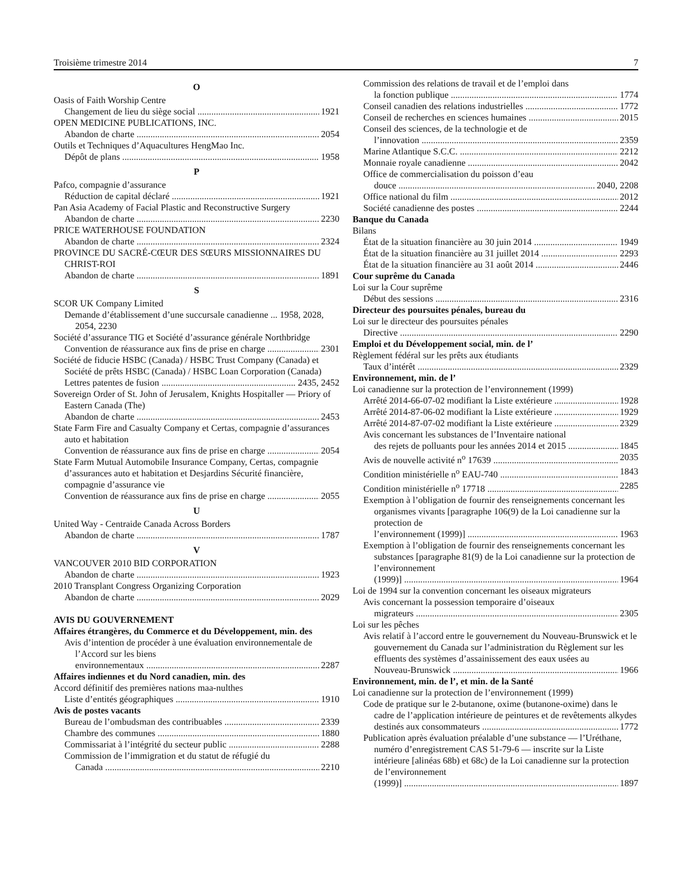Troisième trimestre 2014 7
O
Oasis of Faith Worship Centre
Changement de lieu du siège social 1921
OPEN MEDICINE PUBLICATIONS, INC.
Abandon de charte 2054
Outils et Techniques d’Aquacultures HengMao Inc.
Dépôt de plans 1958
P
Pafco, compagnie d’assurance
Réduction de capital déclaré 1921
Pan Asia Academy of Facial Plastic and Reconstructive Surgery
Abandon de charte 2230
PRICE WATERHOUSE FOUNDATION
Abandon de charte 2324
PROVINCE DU SACRÉ-CŒUR DES SŒURS MISSIONNAIRES DU CHRIST-ROI
Abandon de charte 1891
S
SCOR UK Company Limited
Demande d’établissement d’une succursale canadienne ... 1958, 2028, 2054, 2230
Société d’assurance TIG et Société d’assurance générale Northbridge
Convention de réassurance aux fins de prise en charge 2301
Société de fiducie HSBC (Canada) / HSBC Trust Company (Canada) et Société de prêts HSBC (Canada) / HSBC Loan Corporation (Canada)
Lettres patentes de fusion 2435, 2452
Sovereign Order of St. John of Jerusalem, Knights Hospitaller — Priory of Eastern Canada (The)
Abandon de charte 2453
State Farm Fire and Casualty Company et Certas, compagnie d’assurances auto et habitation
Convention de réassurance aux fins de prise en charge 2054
State Farm Mutual Automobile Insurance Company, Certas, compagnie d’assurances auto et habitation et Desjardins Sécurité financière, compagnie d’assurance vie
Convention de réassurance aux fins de prise en charge 2055
U
United Way - Centraide Canada Across Borders
Abandon de charte 1787
V
VANCOUVER 2010 BID CORPORATION
Abandon de charte 1923
2010 Transplant Congress Organizing Corporation
Abandon de charte 2029
AVIS DU GOUVERNEMENT
Affaires étrangères, du Commerce et du Développement, min. des
Avis d’intention de procéder à une évaluation environnementale de l’Accord sur les biens
environnementaux 2287
Affaires indiennes et du Nord canadien, min. des
Accord définitif des premières nations maa-nulthes
Liste d’entités géographiques 1910
Avis de postes vacants
Bureau de l’ombudsman des contribuables 2339
Chambre des communes 1880
Commissariat à l’intégrité du secteur public 2288
Commission de l’immigration et du statut de réfugié du
Canada 2210
Commission des relations de travail et de l’emploi dans
la fonction publique 1774
Conseil canadien des relations industrielles 1772
Conseil de recherches en sciences humaines 2015
Conseil des sciences, de la technologie et de
l’innovation 2359
Marine Atlantique S.C.C. 2212
Monnaie royale canadienne 2042
Office de commercialisation du poisson d’eau
douce 2040, 2208
Office national du film 2012
Société canadienne des postes 2244
Banque du Canada
Bilans
État de la situation financière au 30 juin 2014 1949
État de la situation financière au 31 juillet 2014 2293
État de la situation financière au 31 août 2014 2446
Cour suprême du Canada
Loi sur la Cour suprême
Début des sessions 2316
Directeur des poursuites pénales, bureau du
Loi sur le directeur des poursuites pénales
Directive 2290
Emploi et du Développement social, min. de l’
Règlement fédéral sur les prêts aux étudiants
Taux d’intérêt 2329
Environnement, min. de l’
Loi canadienne sur la protection de l’environnement (1999)
Arrêté 2014-66-07-02 modifiant la Liste extérieure 1928
Arrêté 2014-87-06-02 modifiant la Liste extérieure 1929
Arrêté 2014-87-07-02 modifiant la Liste extérieure 2329
Avis concernant les substances de l’Inventaire national
des rejets de polluants pour les années 2014 et 2015 1845
Avis de nouvelle activité n<sup>o</sup> 17639 2035
Condition ministérielle n<sup>o</sup> EAU-740 1843
Condition ministérielle n<sup>o</sup> 17718 2285
Exemption à l’obligation de fournir des renseignements concernant les organismes vivants [paragraphe 106(9) de la Loi canadienne sur la protection de
l’environnement (1999)] 1963
Exemption à l’obligation de fournir des renseignements concernant les substances [paragraphe 81(9) de la Loi canadienne sur la protection de l’environnement
(1999)] 1964
Loi de 1994 sur la convention concernant les oiseaux migrateurs
Avis concernant la possession temporaire d’oiseaux
migrateurs 2305
Loi sur les pêches
Avis relatif à l’accord entre le gouvernement du Nouveau-Brunswick et le gouvernement du Canada sur l’administration du Règlement sur les effluents des systèmes d’assainissement des eaux usées au
Nouveau-Brunswick 1966
Environnement, min. de l’, et min. de la Santé
Loi canadienne sur la protection de l’environnement (1999)
Code de pratique sur le 2-butanone, oxime (butanone-oxime) dans le cadre de l’application intérieure de peintures et de revêtements alkydes
destinés aux consommateurs 1772
Publication après évaluation préalable d’une substance — l’Uréthane, numéro d’enregistrement CAS 51-79-6 — inscrite sur la Liste intérieure [alinéas 68b) et 68c) de la Loi canadienne sur la protection de l’environnement
(1999)] 1897